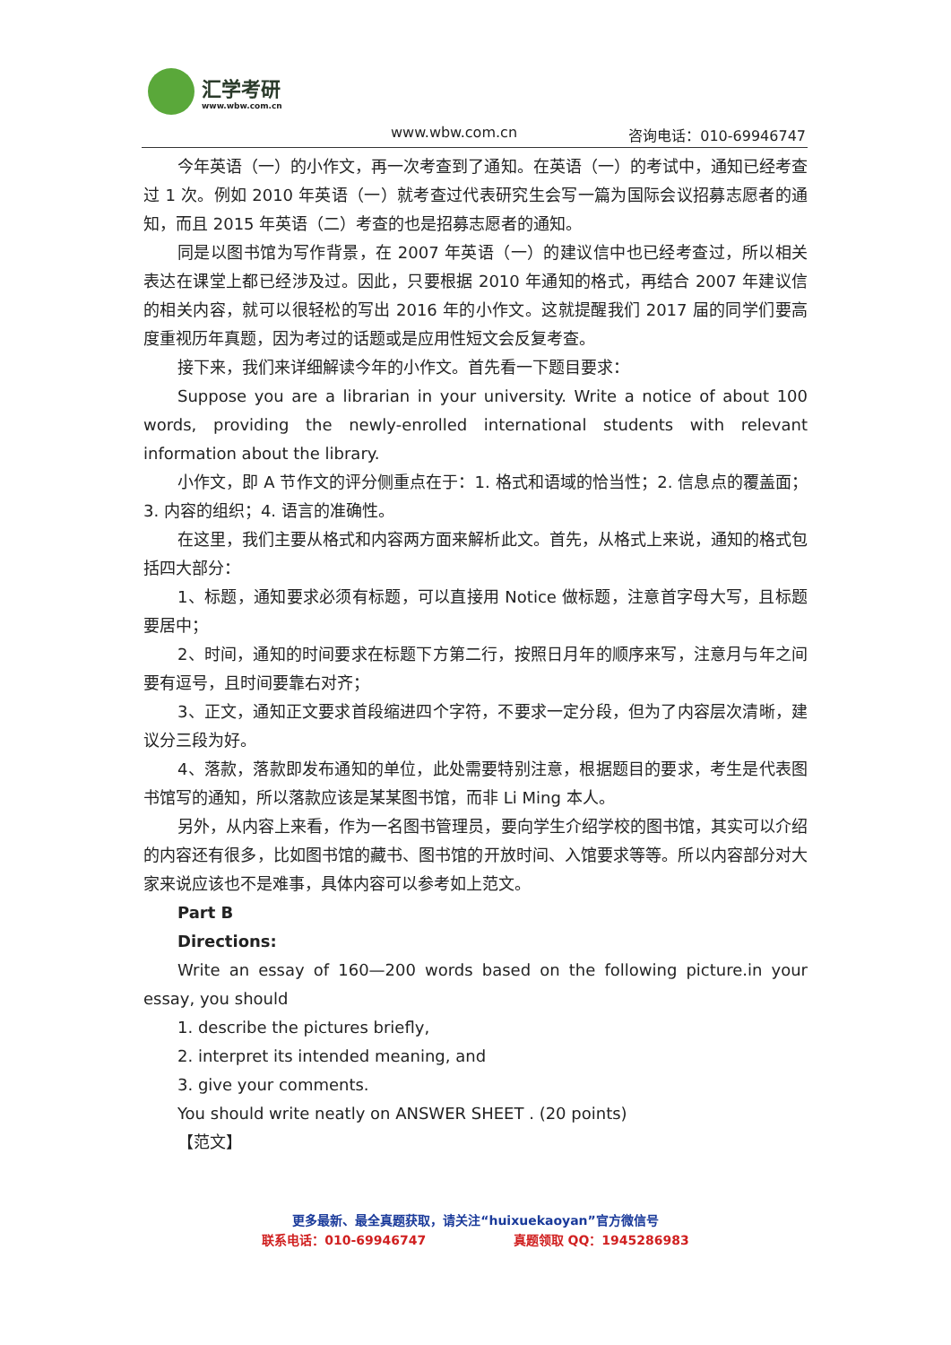汇学考研
www.wbw.com.cn
www.wbw.com.cn 咨询电话：010-69946747
今年英语（一）的小作文，再一次考查到了通知。在英语（一）的考试中，通知已经考查过 1 次。例如 2010 年英语（一）就考查过代表研究生会写一篇为国际会议招募志愿者的通知，而且 2015 年英语（二）考查的也是招募志愿者的通知。
同是以图书馆为写作背景，在 2007 年英语（一）的建议信中也已经考查过，所以相关表达在课堂上都已经涉及过。因此，只要根据 2010 年通知的格式，再结合 2007 年建议信的相关内容，就可以很轻松的写出 2016 年的小作文。这就提醒我们 2017 届的同学们要高度重视历年真题，因为考过的话题或是应用性短文会反复考查。
接下来，我们来详细解读今年的小作文。首先看一下题目要求：
Suppose you are a librarian in your university. Write a notice of about 100 words, providing the newly-enrolled international students with relevant information about the library.
小作文，即 A 节作文的评分侧重点在于：1. 格式和语域的恰当性；2. 信息点的覆盖面；3. 内容的组织；4. 语言的准确性。
在这里，我们主要从格式和内容两方面来解析此文。首先，从格式上来说，通知的格式包括四大部分：
1、标题，通知要求必须有标题，可以直接用 Notice 做标题，注意首字母大写，且标题要居中；
2、时间，通知的时间要求在标题下方第二行，按照日月年的顺序来写，注意月与年之间要有逗号，且时间要靠右对齐；
3、正文，通知正文要求首段缩进四个字符，不要求一定分段，但为了内容层次清晰，建议分三段为好。
4、落款，落款即发布通知的单位，此处需要特别注意，根据题目的要求，考生是代表图书馆写的通知，所以落款应该是某某图书馆，而非 Li Ming 本人。
另外，从内容上来看，作为一名图书管理员，要向学生介绍学校的图书馆，其实可以介绍的内容还有很多，比如图书馆的藏书、图书馆的开放时间、入馆要求等等。所以内容部分对大家来说应该也不是难事，具体内容可以参考如上范文。
Part B
Directions:
Write an essay of 160—200 words based on the following picture.in your essay, you should
1. describe the pictures briefly,
2. interpret its intended meaning, and
3. give your comments.
You should write neatly on ANSWER SHEET . (20 points)
【范文】
更多最新、最全真题获取，请关注“huixuekaoyan”官方微信号
联系电话：010-69946747 真题领取 QQ：1945286983